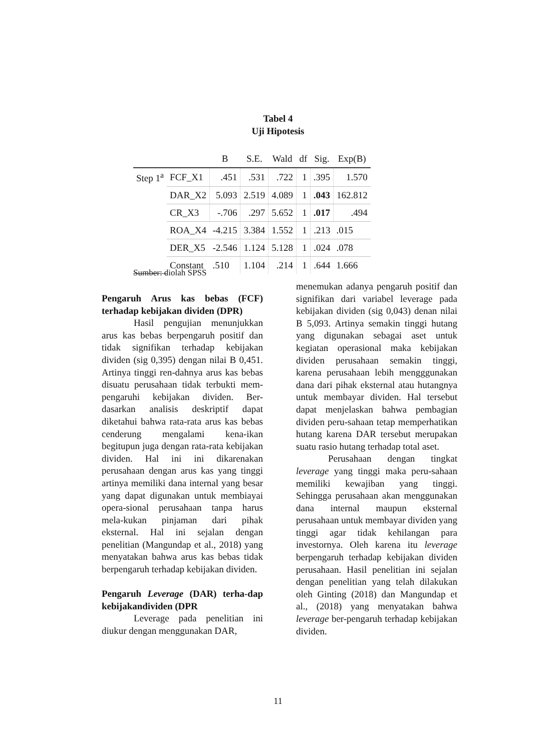Tabel 4
Uji Hipotesis
| | | B | S.E. | Wald | df | Sig. | Exp(B) |
| --- | --- | --- | --- | --- | --- | --- | --- |
| Step 1<sup>a</sup> | FCF_X1 | .451 | .531 | .722 | 1 | .395 | 1.570 |
| | DAR_X2 | 5.093 | 2.519 | 4.089 | 1 | .043 | 162.812 |
| | CR_X3 | -.706 | .297 | 5.652 | 1 | .017 | .494 |
| | ROA_X4 | -4.215 | 3.384 | 1.552 | 1 | .213 | .015 |
| | DER_X5 | -2.546 | 1.124 | 5.128 | 1 | .024 | .078 |
| | Constant | .510 | 1.104 | .214 | 1 | .644 | 1.666 |
Sumber: diolah SPSS
Pengaruh Arus kas bebas (FCF) terhadap kebijakan dividen (DPR)
Hasil pengujian menunjukkan arus kas bebas berpengaruh positif dan tidak signifikan terhadap kebijakan dividen (sig 0,395) dengan nilai B 0,451. Artinya tinggi ren-dahnya arus kas bebas disuatu perusahaan tidak terbukti mem-pengaruhi kebijakan dividen. Ber-dasarkan analisis deskriptif dapat diketahui bahwa rata-rata arus kas bebas cenderung mengalami kena-ikan begitupun juga dengan rata-rata kebijakan dividen. Hal ini ini dikarenakan perusahaan dengan arus kas yang tinggi artinya memiliki dana internal yang besar yang dapat digunakan untuk membiayai opera-sional perusahaan tanpa harus mela-kukan pinjaman dari pihak eksternal. Hal ini sejalan dengan penelitian (Mangundap et al., 2018) yang menyatakan bahwa arus kas bebas tidak berpengaruh terhadap kebijakan dividen.
Pengaruh Leverage (DAR) terha-dap kebijakandividen (DPR
Leverage pada penelitian ini diukur dengan menggunakan DAR,
menemukan adanya pengaruh positif dan signifikan dari variabel leverage pada kebijakan dividen (sig 0,043) denan nilai B 5,093. Artinya semakin tinggi hutang yang digunakan sebagai aset untuk kegiatan operasional maka kebijakan dividen perusahaan semakin tinggi, karena perusahaan lebih mengggunakan dana dari pihak eksternal atau hutangnya untuk membayar dividen. Hal tersebut dapat menjelaskan bahwa pembagian dividen peru-sahaan tetap memperhatikan hutang karena DAR tersebut merupakan suatu rasio hutang terhadap total aset.
Perusahaan dengan tingkat leverage yang tinggi maka peru-sahaan memiliki kewajiban yang tinggi. Sehingga perusahaan akan menggunakan dana internal maupun eksternal perusahaan untuk membayar dividen yang tinggi agar tidak kehilangan para investornya. Oleh karena itu leverage berpengaruh terhadap kebijakan dividen perusahaan. Hasil penelitian ini sejalan dengan penelitian yang telah dilakukan oleh Ginting (2018) dan Mangundap et al., (2018) yang menyatakan bahwa leverage ber-pengaruh terhadap kebijakan dividen.
11